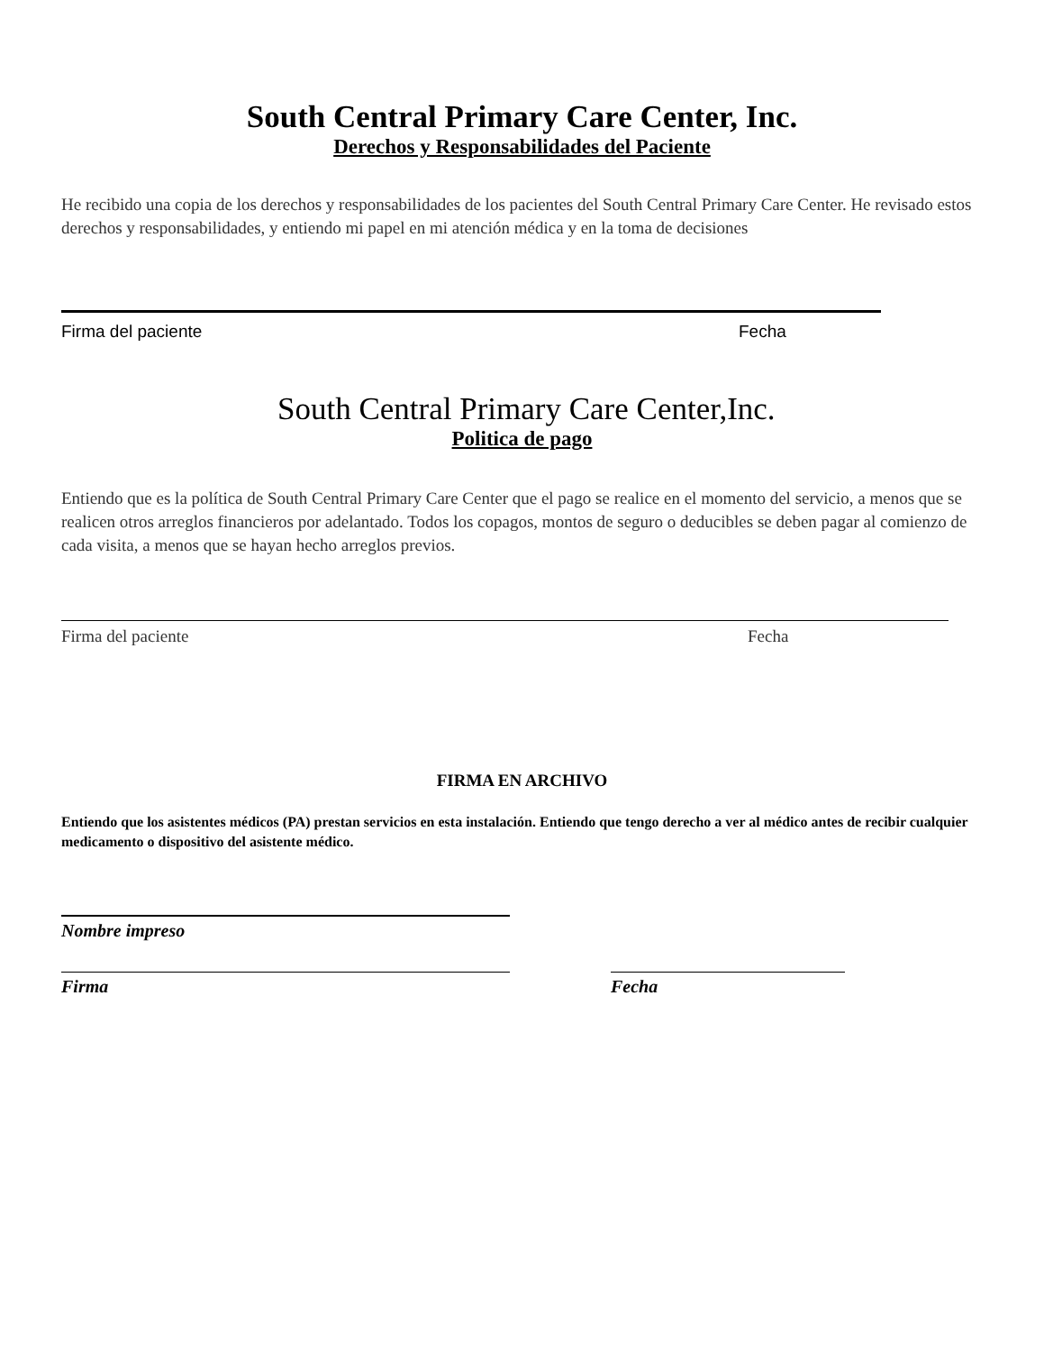South Central Primary Care Center, Inc.
Derechos y Responsabilidades del Paciente
He recibido una copia de los derechos y responsabilidades de los pacientes del South Central Primary Care Center. He revisado estos derechos y responsabilidades, y entiendo mi papel en mi atención médica y en la toma de decisiones
Firma del paciente Fecha
South Central Primary Care Center,Inc.
Politica de pago
Entiendo que es la política de South Central Primary Care Center que el pago se realice en el momento del servicio, a menos que se realicen otros arreglos financieros por adelantado. Todos los copagos, montos de seguro o deducibles se deben pagar al comienzo de cada visita, a menos que se hayan hecho arreglos previos.
Firma del paciente Fecha
FIRMA EN ARCHIVO
Entiendo que los asistentes médicos (PA) prestan servicios en esta instalación. Entiendo que tengo derecho a ver al médico antes de recibir cualquier medicamento o dispositivo del asistente médico.
Nombre impreso
Firma Fecha